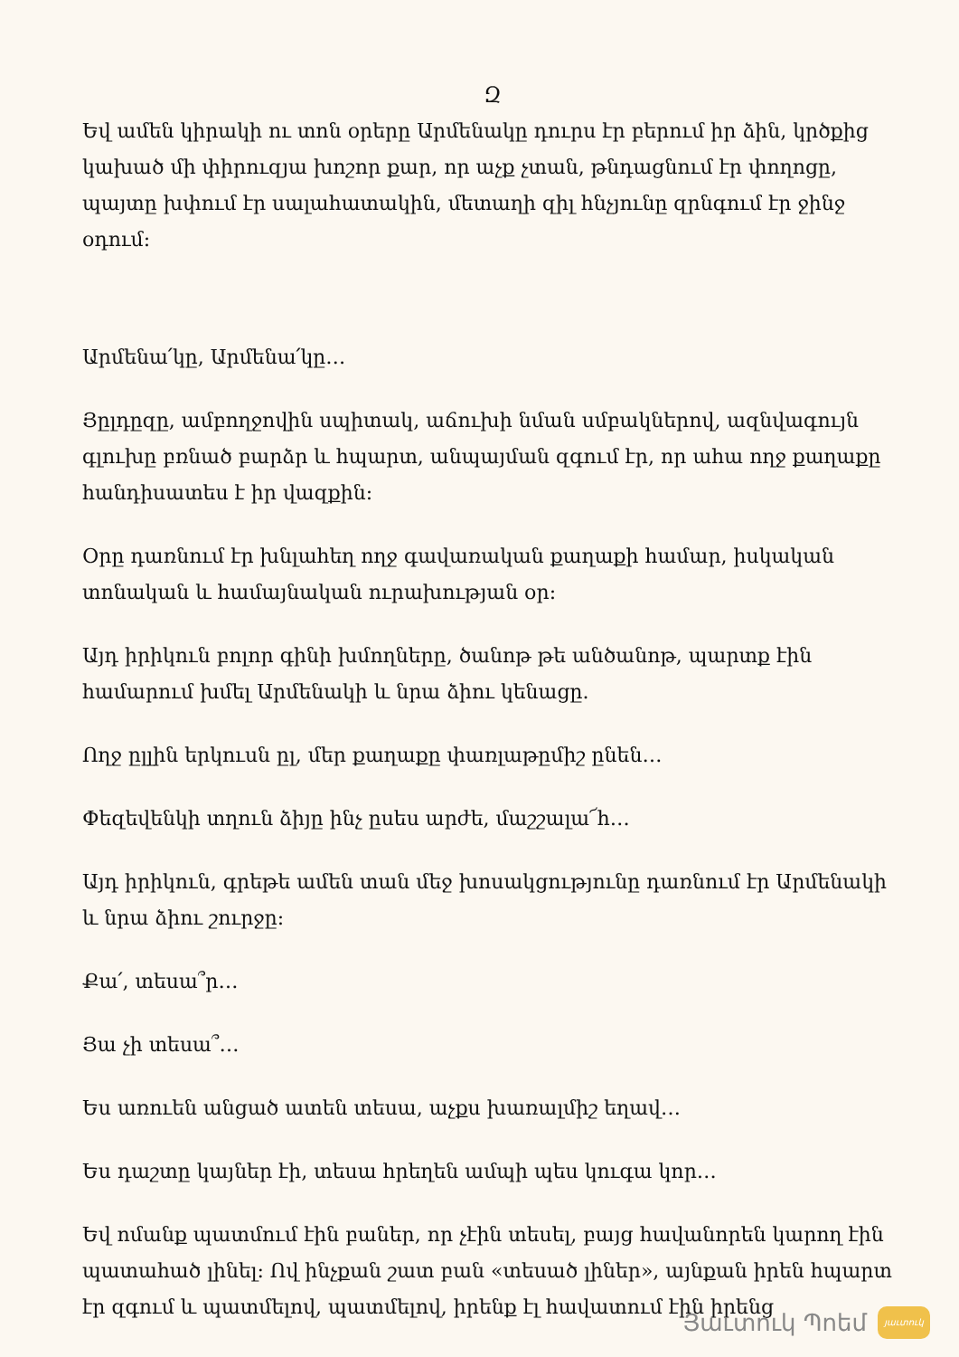Զ
Եվ ամեն կիրակի ու տոն օրերը Արմենակը դուրս էր բերում իր ձին, կրծքից կախած մի փիրուզյա խոշոր քար, որ աչք չտան, թնդացնում էր փողոցը, պայտը խփում էր սալահատակին, մետաղի զիլ հնչյունը զրնգում էր ջինջ օդում:
Արմենա՛կը, Արմենա՛կը…
Յըլդըզը, ամբողջովին սպիտակ, աճուխի նման սմբակներով, ազնվագույն գլուխը բռնած բարձր և հպարտ, անպայման զգում էր, որ ահա ողջ քաղաքը հանդիսատես է իր վազքին:
Օրը դառնում էր խնլահեղ ողջ գավառական քաղաքի համար, իսկական տոնական և համայնական ուրախության օր:
Այդ իրիկուն բոլոր գինի խմողները, ծանոթ թե անծանոթ, պարտք էին համարում խմել Արմենակի և նրա ձիու կենացը.
Ողջ ըլլին երկուսն ըլ, մեր քաղաքը փառլաթըմիշ ընեն…
Փեզեվենկի տղուն ձիյը ինչ ըսես արժե, մաշշալա՜հ…
Այդ իրիկուն, գրեթե ամեն տան մեջ խոսակցությունը դառնում էր Արմենակի և նրա ձիու շուրջը:
Քա՛, տեսա՞ր…
Յա չի տեսա՞…
Ես առուեն անցած ատեն տեսա, աչքս խառալմիշ եղավ…
Ես դաշտը կայներ էի, տեսա հրեղեն ամպի պես կուգա կոր…
Եվ ոմանք պատմում էին բաներ, որ չէին տեսել, բայց հավանորեն կարող էին պատահած լինել: Ով ինչքան շատ բան «տեսած լիներ», այնքան իրեն հպարտ էր զգում և պատմելով, պատմելով, իրենք էլ հավատում էին իրենց
Յաւտուկ Պոեմ յաւտուկ